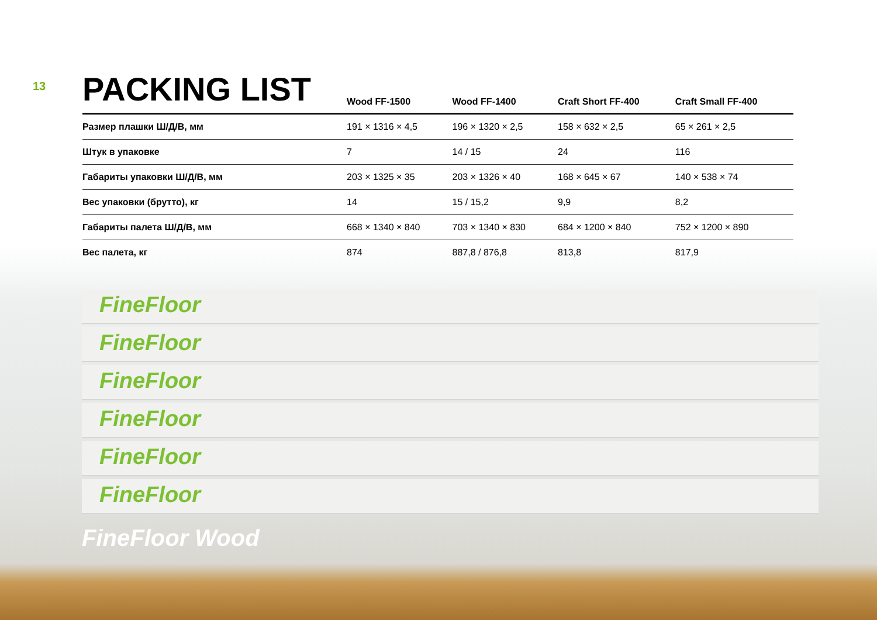FineFloor
FineFloor
FineFloor
FineFloor
FineFloor
FineFloor
13
| PACKING LIST | Wood FF-1500 | Wood FF-1400 | Craft Short FF-400 | Craft Small FF-400 |
| --- | --- | --- | --- | --- |
| Размер плашки Ш/Д/В, мм | 191 × 1316 × 4,5 | 196 × 1320 × 2,5 | 158 × 632 × 2,5 | 65 × 261 × 2,5 |
| Штук в упаковке | 7 | 14 / 15 | 24 | 116 |
| Габариты упаковки Ш/Д/В, мм | 203 × 1325 × 35 | 203 × 1326 × 40 | 168 × 645 × 67 | 140 × 538 × 74 |
| Вес упаковки (брутто), кг | 14 | 15 / 15,2 | 9,9 | 8,2 |
| Габариты палета Ш/Д/В, мм | 668 × 1340 × 840 | 703 × 1340 × 830 | 684 × 1200 × 840 | 752 × 1200 × 890 |
| Вес палета, кг | 874 | 887,8 / 876,8 | 813,8 | 817,9 |
FineFloor Wood